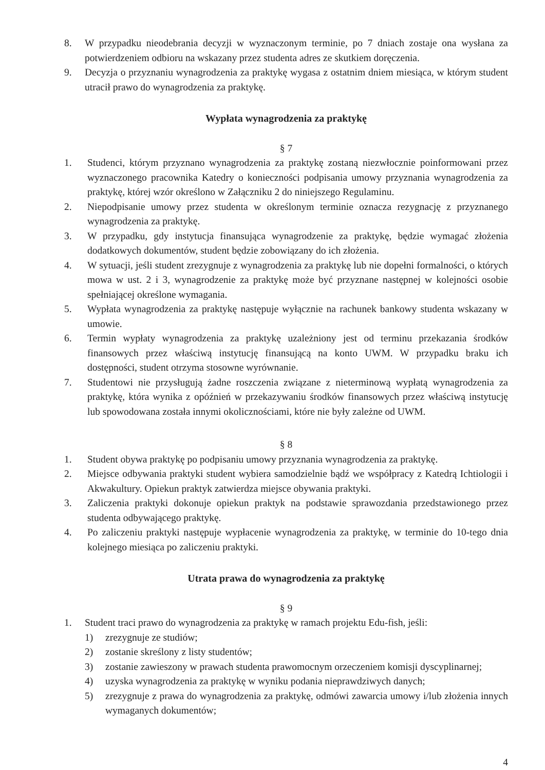8. W przypadku nieodebrania decyzji w wyznaczonym terminie, po 7 dniach zostaje ona wysłana za potwierdzeniem odbioru na wskazany przez studenta adres ze skutkiem doręczenia.
9. Decyzja o przyznaniu wynagrodzenia za praktykę wygasa z ostatnim dniem miesiąca, w którym student utracił prawo do wynagrodzenia za praktykę.
Wypłata wynagrodzenia za praktykę
§ 7
1. Studenci, którym przyznano wynagrodzenia za praktykę zostaną niezwłocznie poinformowani przez wyznaczonego pracownika Katedry o konieczności podpisania umowy przyznania wynagrodzenia za praktykę, której wzór określono w Załączniku 2 do niniejszego Regulaminu.
2. Niepodpisanie umowy przez studenta w określonym terminie oznacza rezygnację z przyznanego wynagrodzenia za praktykę.
3. W przypadku, gdy instytucja finansująca wynagrodzenie za praktykę, będzie wymagać złożenia dodatkowych dokumentów, student będzie zobowiązany do ich złożenia.
4. W sytuacji, jeśli student zrezygnuje z wynagrodzenia za praktykę lub nie dopełni formalności, o których mowa w ust. 2 i 3, wynagrodzenie za praktykę może być przyznane następnej w kolejności osobie spełniającej określone wymagania.
5. Wypłata wynagrodzenia za praktykę następuje wyłącznie na rachunek bankowy studenta wskazany w umowie.
6. Termin wypłaty wynagrodzenia za praktykę uzależniony jest od terminu przekazania środków finansowych przez właściwą instytucję finansującą na konto UWM. W przypadku braku ich dostępności, student otrzyma stosowne wyrównanie.
7. Studentowi nie przysługują żadne roszczenia związane z nieterminową wypłatą wynagrodzenia za praktykę, która wynika z opóźnień w przekazywaniu środków finansowych przez właściwą instytucję lub spowodowana została innymi okolicznościami, które nie były zależne od UWM.
§ 8
1. Student obywa praktykę po podpisaniu umowy przyznania wynagrodzenia za praktykę.
2. Miejsce odbywania praktyki student wybiera samodzielnie bądź we współpracy z Katedrą Ichtiologii i Akwakultury. Opiekun praktyk zatwierdza miejsce obywania praktyki.
3. Zaliczenia praktyki dokonuje opiekun praktyk na podstawie sprawozdania przedstawionego przez studenta odbywającego praktykę.
4. Po zaliczeniu praktyki następuje wypłacenie wynagrodzenia za praktykę, w terminie do 10-tego dnia kolejnego miesiąca po zaliczeniu praktyki.
Utrata prawa do wynagrodzenia za praktykę
§ 9
1. Student traci prawo do wynagrodzenia za praktykę w ramach projektu Edu-fish, jeśli:
1) zrezygnuje ze studiów;
2) zostanie skreślony z listy studentów;
3) zostanie zawieszony w prawach studenta prawomocnym orzeczeniem komisji dyscyplinarnej;
4) uzyska wynagrodzenia za praktykę w wyniku podania nieprawdziwych danych;
5) zrezygnuje z prawa do wynagrodzenia za praktykę, odmówi zawarcia umowy i/lub złożenia innych wymaganych dokumentów;
4